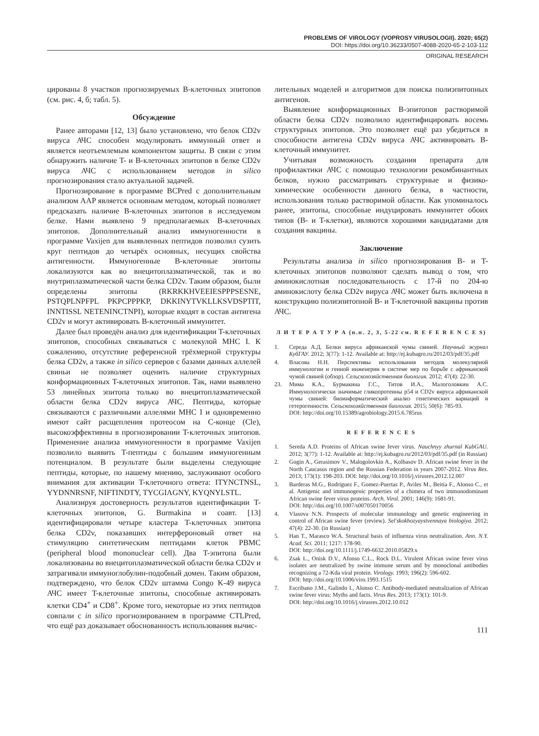PROBLEMS OF VIROLOGY (VOPROSY VIRUSOLOGII). 2020; 65(2)
DOI: https://doi.org/10.36233/0507-4088-2020-65-2-103-112
ORIGINAL RESEARCH
цированы 8 участков прогнозируемых B-клеточных эпитопов (см. рис. 4, б; табл. 5).
Обсуждение
Ранее авторами [12, 13] было установлено, что белок CD2v вируса АЧС способен модулировать иммунный ответ и является неотъемлемым компонентом защиты. В связи с этим обнаружить наличие T- и B-клеточных эпитопов в белке CD2v вируса АЧС с использованием методов in silico прогнозирования стало актуальной задачей.
Прогнозирование в программе BCPred с дополнительным анализом AAP является основным методом, который позволяет предсказать наличие B-клеточных эпитопов в исследуемом белке. Нами выявлено 9 предполагаемых B-клеточных эпитопов. Дополнительный анализ иммуногенности в программе Vaxijen для выявленных пептидов позволил сузить круг пептидов до четырёх основных, несущих свойства антигенности. Иммуногенные B-клеточные эпитопы локализуются как во внецитоплазматической, так и во внутриплазматической части белка CD2v. Таким образом, были определены эпитопы (RKRKKHVEEIESPPPSESNE, PSTQPLNPFPL PKPCPPPKP, DKKINYTVKLLKSVDSPTIT, INNTISSL NETENINCTNPI), которые входят в состав антигена CD2v и могут активировать B-клеточный иммунитет.
Далее был проведён анализ для идентификации T-клеточных эпитопов, способных связываться с молекулой MHC I. К сожалению, отсутствие референсной трёхмерной структуры белка CD2v, а также in silico серверов с базами данных аллелей свиньи не позволяет оценить наличие структурных конформационных T-клеточных эпитопов. Так, нами выявлено 53 линейных эпитопа только во внецитоплазматической области белка CD2v вируса АЧС. Пептиды, которые связываются с различными аллелями MHC I и одновременно имеют сайт расщепления протеосом на C-конце (Cle), высокоэффективны в прогнозировании T-клеточных эпитопов. Применение анализа иммуногенности в программе Vaxijen позволило выявить T-пептиды с большим иммуногенным потенциалом. В результате были выделены следующие пептиды, которые, по нашему мнению, заслуживают особого внимания для активации T-клеточного ответа: ITYNCTNSL, YYDNNRSNF, NIFTINDTY, TYCGIAGNY, KYQNYLSTL.
Анализируя достоверность результатов идентификации T-клеточных эпитопов, G. Burmakina и соавт. [13] идентифицировали четыре кластера T-клеточных эпитопа белка CD2v, показавших интерфероновый ответ на стимуляцию синтетическим пептидами клеток PBMC (peripheral blood mononuclear cell). Два T-эпитопа были локализованы во внецитоплазматической области белка CD2v и затрагивали иммуноглобулин-подобный домен. Таким образом, подтверждено, что белок CD2v штамма Congo K-49 вируса АЧС имеет T-клеточные эпитопы, способные активировать клетки CD4<sup>+</sup> и CD8<sup>+</sup>. Кроме того, некоторые из этих пептидов совпали с in silico прогнозированием в программе CTLPred, что ещё раз доказывает обоснованность использования вычис-
лительных моделей и алгоритмов для поиска полиэпитопных антигенов.
Выявление конформационных B-эпитопов растворимой области белка CD2v позволило идентифицировать восемь структурных эпитопов. Это позволяет ещё раз убедиться в способности антигена CD2v вируса АЧС активировать B-клеточный иммунитет.
Учитывая возможность создания препарата для профилактики АЧС с помощью технологии рекомбинантных белков, нужно рассматривать структурные и физико-химические особенности данного белка, в частности, использования только растворимой области. Как упоминалось ранее, эпитопы, способные индуцировать иммунитет обоих типов (B- и T-клетки), являются хорошими кандидатами для создания вакцины.
Заключение
Результаты анализа in silico прогнозирования B- и T-клеточных эпитопов позволяют сделать вывод о том, что аминокислотная последовательность с 17-й по 204-ю аминокислоту белка CD2v вируса АЧС может быть включена в конструкцию полиэпитопной B- и T-клеточной вакцины против АЧС.
Л И Т Е Р А Т У Р А (п.п. 2, 3, 5-22 см. R E F E R E N C E S)
1. Середа А.Д. Белки вируса африканской чумы свиней. Научный журнал КубГАУ. 2012; 3(77): 1-12. Available at: http://ej.kubagro.ru/2012/03/pdf/35.pdf
4. Власова Н.Н. Перспективы использования методов молекулярной иммунологии и генной инженерии в системе мер по борьбе с африканской чумой свиней (обзор). Сельскохозяйственная биология. 2012; 47(4): 22-30.
23. Мима К.А., Бурмакина Г.С., Титов И.А., Малоголовкин А.С. Иммунологически значимые гликопротеины p54 и CD2v вируса африканской чумы свиней: биоинформатический анализ генетических вариаций и гетерогенности. Сельскохозяйственная биология. 2015; 50(6): 785-93.
DOI: http://doi.org/10.15389/agrobiology.2015.6.785rus
R E F E R E N C E S
1. Sereda A.D. Proteins of African swine fever virus. Nauchnyy zhurnal KubGAU. 2012; 3(77): 1-12. Available at: http://ej.kubagro.ru/2012/03/pdf/35.pdf (in Russian)
2. Gogin A., Gerasimov V., Malogolovkin A., Kolbasov D. African swine fever in the North Caucasus region and the Russian Federation in years 2007-2012. Virus Res. 2013; 173(1): 198-203. DOI: http://doi.org/10.1016/j.virusres.2012.12.007
3. Barderas M.G., Rodriguez F., Gomez-Puertas P., Aviles M., Beitia F., Alonso C., et al. Antigenic and immunogenic properties of a chimera of two immunodominant African swine fever virus proteins. Arch. Virol. 2001; 146(9): 1681-91.
DOI: http://doi.org/10.1007/s007050170056
4. Vlasova N.N. Prospects of molecular immunology and genetic engineering in control of African swine fever (review). Sel'skokhozyaystvennaya biologiya. 2012; 47(4): 22-30. (in Russian)
5. Han T., Marasco W.A. Structural basis of influenza virus neutralization. Ann. N.Y. Acad. Sci. 2011; 1217: 178-90.
DOI: http://doi.org/10.1111/j.1749-6632.2010.05829.x
6. Zsak L., Onisk D.V., Afonso C.L., Rock D.L. Virulent African swine fever virus isolates are neutralized by swine immune serum and by monoclonal antibodies recognizing a 72-Kda viral protein. Virology. 1993; 196(2): 596-602.
DOI: http://doi.org/10.1006/viro.1993.1515
7. Escribano J.M., Galindo I., Alonso C. Antibody-mediated neutralization of African swine fever virus: Myths and facts. Virus Res. 2013; 173(1): 101-9.
DOI: http://doi.org/10.1016/j.virusres.2012.10.012
111